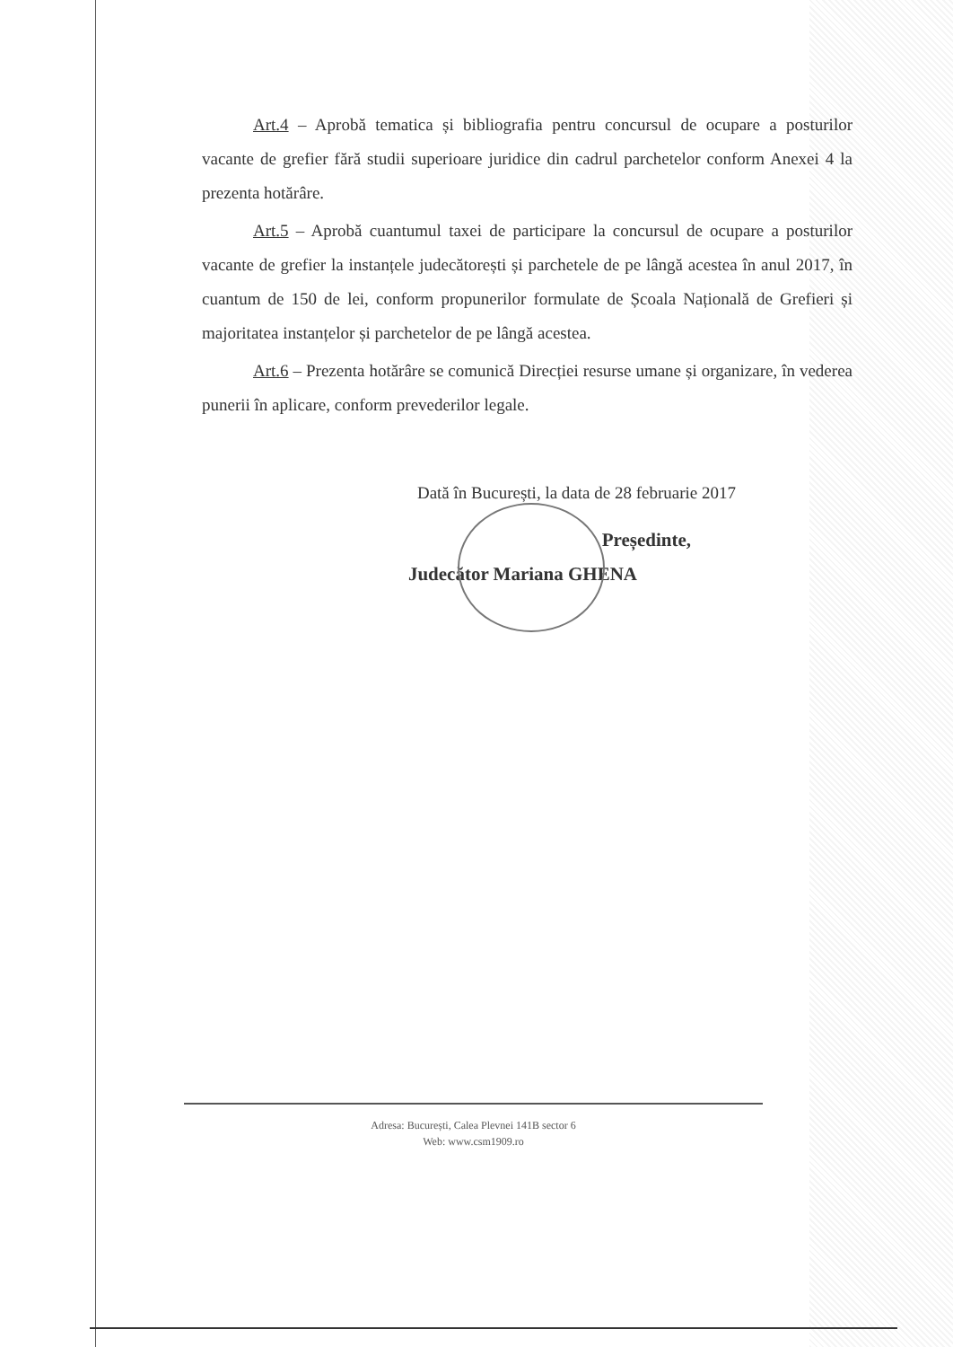Art.4 – Aprobă tematica și bibliografia pentru concursul de ocupare a posturilor vacante de grefier fără studii superioare juridice din cadrul parchetelor conform Anexei 4 la prezenta hotărâre.
Art.5 – Aprobă cuantumul taxei de participare la concursul de ocupare a posturilor vacante de grefier la instanțele judecătorești și parchetele de pe lângă acestea în anul 2017, în cuantum de 150 de lei, conform propunerilor formulate de Școala Națională de Grefieri și majoritatea instanțelor și parchetelor de pe lângă acestea.
Art.6 – Prezenta hotărâre se comunică Direcției resurse umane și organizare, în vederea punerii în aplicare, conform prevederilor legale.
Dată în București, la data de 28 februarie 2017
Președinte,
Judecător Mariana GHENA
Adresa: București, Calea Plevnei 141B sector 6
Web: www.csm1909.ro